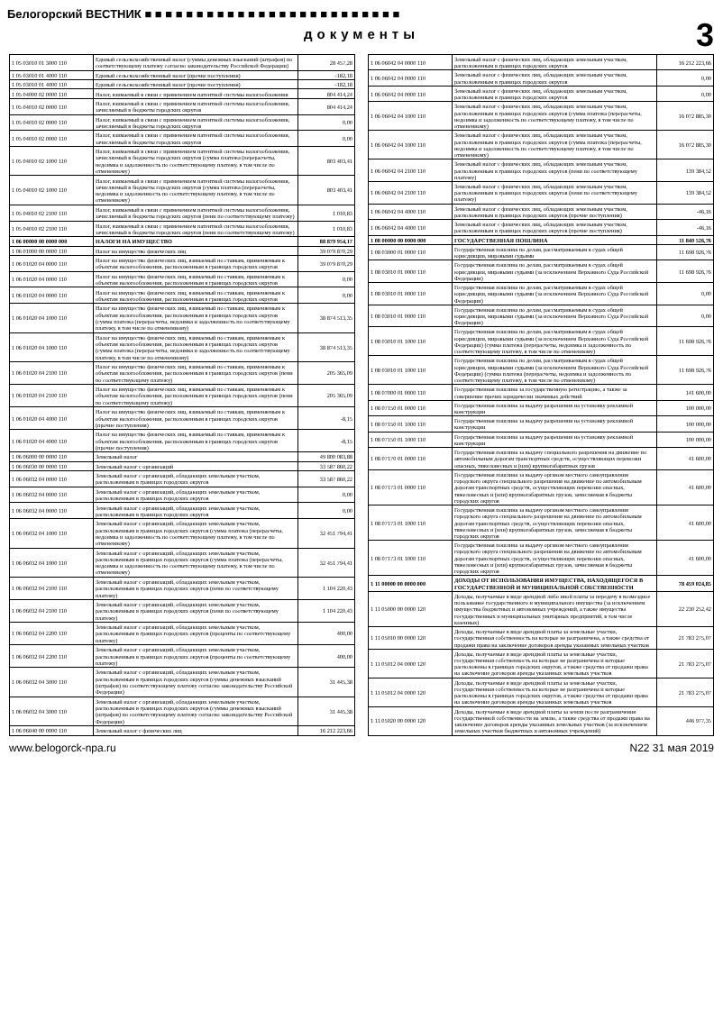Белогорский ВЕСТНИК ■ ■ ■ ■ ■ ■ ■ ■ ■ ■ ■ ■ ■ ■ ■ ■ ■ ■ ■ ■ ■ ■ ■ ■ ■
документы
3
| 1 05 03010 01 3000 110 | Единый сельскохозяйственный налог (суммы денежных взысканий (штрафов) по соответствующему платежу согласно законодательству Российской Федерации) | 28 457,28 |
| 1 05 03010 01 4000 110 | Единый сельскохозяйственный налог (прочие поступления) | -182,18 |
| 1 05 03010 01 4000 110 | Единый сельскохозяйственный налог (прочие поступления) | -182,18 |
| 1 05 04000 02 0000 110 | Налог, взимаемый в связи с применением патентной системы налогообложения | 804 414,24 |
| 1 05 04010 02 0000 110 | Налог, взимаемый в связи с применением патентной системы налогообложения, зачисляемый в бюджеты городских округов | 804 414,24 |
| 1 05 04010 02 0000 110 | Налог, взимаемый в связи с применением патентной системы налогообложения, зачисляемый в бюджеты городских округов | 0,00 |
| 1 05 04010 02 0000 110 | Налог, взимаемый в связи с применением патентной системы налогообложения, зачисляемый в бюджеты городских округов | 0,00 |
| 1 05 04010 02 1000 110 | Налог, взимаемый в связи с применением патентной системы налогообложения, зачисляемый в бюджеты городских округов (сумма платежа (перерасчеты, недоимка и задолженность по соответствующему платежу, в том числе по отмененному) | 803 403,41 |
| 1 05 04010 02 1000 110 | Налог, взимаемый в связи с применением патентной системы налогообложения, зачисляемый в бюджеты городских округов (сумма платежа (перерасчеты, недоимка и задолженность по соответствующему платежу, в том числе по отмененному) | 803 403,41 |
| 1 05 04010 02 2100 110 | Налог, взимаемый в связи с применением патентной системы налогообложения, зачисляемый в бюджеты городских округов (пени по соответствующему платежу) | 1 010,83 |
| 1 05 04010 02 2100 110 | Налог, взимаемый в связи с применением патентной системы налогообложения, зачисляемый в бюджеты городских округов (пени по соответствующему платежу) | 1 010,83 |
| 1 06 00000 00 0000 000 | НАЛОГИ НА ИМУЩЕСТВО | 88 879 954,17 |
| 1 06 01000 00 0000 110 | Налог на имущество физических лиц | 39 079 870,29 |
| 1 06 01020 04 0000 110 | Налог на имущество физических лиц, взимаемый по ставкам, применяемым к объектам налогообложения, расположенным в границах городских округов | 39 079 870,29 |
| 1 06 01020 04 0000 110 | Налог на имущество физических лиц, взимаемый по ставкам, применяемым к объектам налогообложения, расположенным в границах городских округов | 0,00 |
| 1 06 01020 04 0000 110 | Налог на имущество физических лиц, взимаемый по ставкам, применяемым к объектам налогообложения, расположенным в границах городских округов | 0,00 |
| 1 06 01020 04 1000 110 | Налог на имущество физических лиц, взимаемый по ставкам, применяемым к объектам налогообложения, расположенным в границах городских округов (сумма платежа (перерасчеты, недоимка и задолженность по соответствующему платежу, в том числе по отмененному) | 38 874 513,35 |
| 1 06 01020 04 1000 110 | Налог на имущество физических лиц, взимаемый по ставкам, применяемым к объектам налогообложения, расположенным в границах городских округов (сумма платежа (перерасчеты, недоимка и задолженность по соответствующему платежу, в том числе по отмененному) | 38 874 513,35 |
| 1 06 01020 04 2100 110 | Налог на имущество физических лиц, взимаемый по ставкам, применяемым к объектам налогообложения, расположенным в границах городских округов (пени по соответствующему платежу) | 205 365,09 |
| 1 06 01020 04 2100 110 | Налог на имущество физических лиц, взимаемый по ставкам, применяемым к объектам налогообложения, расположенным в границах городских округов (пени по соответствующему платежу) | 205 365,09 |
| 1 06 01020 04 4000 110 | Налог на имущество физических лиц, взимаемый по ставкам, применяемым к объектам налогообложения, расположенным в границах городских округов (прочие поступления) | -8,15 |
| 1 06 01020 04 4000 110 | Налог на имущество физических лиц, взимаемый по ставкам, применяемым к объектам налогообложения, расположенным в границах городских округов (прочие поступления) | -8,15 |
| 1 06 06000 00 0000 110 | Земельный налог | 49 800 083,88 |
| 1 06 06030 00 0000 110 | Земельный налог с организаций | 33 587 860,22 |
| 1 06 06032 04 0000 110 | Земельный налог с организаций, обладающих земельным участком, расположенным в границах городских округов | 33 587 860,22 |
| 1 06 06032 04 0000 110 | Земельный налог с организаций, обладающих земельным участком, расположенным в границах городских округов | 0,00 |
| 1 06 06032 04 0000 110 | Земельный налог с организаций, обладающих земельным участком, расположенным в границах городских округов | 0,00 |
| 1 06 06032 04 1000 110 | Земельный налог с организаций, обладающих земельным участком, расположенным в границах городских округов (сумма платежа (перерасчеты, недоимка и задолженность по соответствующему платежу, в том числе по отмененному) | 32 451 794,41 |
| 1 06 06032 04 1000 110 | Земельный налог с организаций, обладающих земельным участком, расположенным в границах городских округов (сумма платежа (перерасчеты, недоимка и задолженность по соответствующему платежу, в том числе по отмененному) | 32 451 794,41 |
| 1 06 06032 04 2100 110 | Земельный налог с организаций, обладающих земельным участком, расположенным в границах городских округов (пени по соответствующему платежу) | 1 104 220,43 |
| 1 06 06032 04 2100 110 | Земельный налог с организаций, обладающих земельным участком, расположенным в границах городских округов (пени по соответствующему платежу) | 1 104 220,43 |
| 1 06 06032 04 2200 110 | Земельный налог с организаций, обладающих земельным участком, расположенным в границах городских округов (проценты по соответствующему платежу) | 400,00 |
| 1 06 06032 04 2200 110 | Земельный налог с организаций, обладающих земельным участком, расположенным в границах городских округов (проценты по соответствующему платежу) | 400,00 |
| 1 06 06032 04 3000 110 | Земельный налог с организаций, обладающих земельным участком, расположенным в границах городских округов (суммы денежных взысканий (штрафов) по соответствующему платежу согласно законодательству Российской Федерации) | 31 445,38 |
| 1 06 06032 04 3000 110 | Земельный налог с организаций, обладающих земельным участком, расположенным в границах городских округов (суммы денежных взысканий (штрафов) по соответствующему платежу согласно законодательству Российской Федерации) | 31 445,38 |
| 1 06 06040 00 0000 110 | Земельный налог с физических лиц | 16 212 223,66 |
| 1 06 06042 04 0000 110 | Земельный налог с физических лиц, обладающих земельным участком, расположенным в границах городских округов | 16 212 223,66 |
| 1 06 06042 04 0000 110 | Земельный налог с физических лиц, обладающих земельным участком, расположенным в границах городских округов | 0,00 |
| 1 06 06042 04 0000 110 | Земельный налог с физических лиц, обладающих земельным участком, расположенным в границах городских округов | 0,00 |
| 1 06 06042 04 1000 110 | Земельный налог с физических лиц, обладающих земельным участком, расположенным в границах городских округов (сумма платежа (перерасчеты, недоимка и задолженность по соответствующему платежу, в том числе по отмененному) | 16 072 885,30 |
| 1 06 06042 04 1000 110 | Земельный налог с физических лиц, обладающих земельным участком, расположенным в границах городских округов (сумма платежа (перерасчеты, недоимка и задолженность по соответствующему платежу, в том числе по отмененному) | 16 072 885,30 |
| 1 06 06042 04 2100 110 | Земельный налог с физических лиц, обладающих земельным участком, расположенным в границах городских округов (пени по соответствующему платежу) | 139 384,52 |
| 1 06 06042 04 2100 110 | Земельный налог с физических лиц, обладающих земельным участком, расположенным в границах городских округов (пени по соответствующему платежу) | 139 384,52 |
| 1 06 06042 04 4000 110 | Земельный налог с физических лиц, обладающих земельным участком, расположенным в границах городских округов (прочие поступления) | -46,16 |
| 1 06 06042 04 4000 110 | Земельный налог с физических лиц, обладающих земельным участком, расположенным в границах городских округов (прочие поступления) | -46,16 |
| 1 08 00000 00 0000 000 | ГОСУДАРСТВЕННАЯ ПОШЛИНА | 11 840 526,76 |
| 1 08 03000 01 0000 110 | Государственная пошлина по делам, рассматриваемым в судах общей юрисдикции, мировыми судьями | 11 698 926,76 |
| 1 08 03010 01 0000 110 | Государственная пошлина по делам, рассматриваемым в судах общей юрисдикции, мировыми судьями (за исключением Верховного Суда Российской Федерации) | 11 698 926,76 |
| 1 08 03010 01 0000 110 | Государственная пошлина по делам, рассматриваемым в судах общей юрисдикции, мировыми судьями (за исключением Верховного Суда Российской Федерации) | 0,00 |
| 1 08 03010 01 0000 110 | Государственная пошлина по делам, рассматриваемым в судах общей юрисдикции, мировыми судьями (за исключением Верховного Суда Российской Федерации) | 0,00 |
| 1 08 03010 01 1000 110 | Государственная пошлина по делам, рассматриваемым в судах общей юрисдикции, мировыми судьями (за исключением Верховного Суда Российской Федерации) (сумма платежа (перерасчеты, недоимка и задолженность по соответствующему платежу, в том числе по отмененному) | 11 698 926,76 |
| 1 08 03010 01 1000 110 | Государственная пошлина по делам, рассматриваемым в судах общей юрисдикции, мировыми судьями (за исключением Верховного Суда Российской Федерации) (сумма платежа (перерасчеты, недоимка и задолженность по соответствующему платежу, в том числе по отмененному) | 11 698 926,76 |
| 1 08 07000 01 0000 110 | Государственная пошлина за государственную регистрацию, а также за совершение прочих юридически значимых действий | 141 600,00 |
| 1 08 07150 01 0000 110 | Государственная пошлина за выдачу разрешения на установку рекламной конструкции | 100 000,00 |
| 1 08 07150 01 1000 110 | Государственная пошлина за выдачу разрешения на установку рекламной конструкции | 100 000,00 |
| 1 08 07150 01 1000 110 | Государственная пошлина за выдачу разрешения на установку рекламной конструкции | 100 000,00 |
| 1 08 07170 01 0000 110 | Государственная пошлина за выдачу специального разрешения на движение по автомобильным дорогам транспортных средств, осуществляющих перевозки опасных, тяжеловесных и (или) крупногабаритных грузов | 41 600,00 |
| 1 08 07173 01 0000 110 | Государственная пошлина за выдачу органом местного самоуправления городского округа специального разрешения на движение по автомобильным дорогам транспортных средств, осуществляющих перевозки опасных, тяжеловесных и (или) крупногабаритных грузов, зачисляемая в бюджеты городских округов | 41 600,00 |
| 1 08 07173 01 1000 110 | Государственная пошлина за выдачу органом местного самоуправления городского округа специального разрешения на движение по автомобильным дорогам транспортных средств, осуществляющих перевозки опасных, тяжеловесных и (или) крупногабаритных грузов, зачисляемая в бюджеты городских округов | 41 600,00 |
| 1 08 07173 01 1000 110 | Государственная пошлина за выдачу органом местного самоуправления городского округа специального разрешения на движение по автомобильным дорогам транспортных средств, осуществляющих перевозки опасных, тяжеловесных и (или) крупногабаритных грузов, зачисляемая в бюджеты городских округов | 41 600,00 |
| 1 11 00000 00 0000 000 | ДОХОДЫ ОТ ИСПОЛЬЗОВАНИЯ ИМУЩЕСТВА, НАХОДЯЩЕГОСЯ В ГОСУДАРСТВЕННОЙ И МУНИЦИПАЛЬНОЙ СОБСТВЕННОСТИ | 78 459 024,85 |
| 1 11 05000 00 0000 120 | Доходы, получаемые в виде арендной либо иной платы за передачу в возмездное пользование государственного и муниципального имущества (за исключением имущества бюджетных и автономных учреждений, а также имущества государственных и муниципальных унитарных предприятий, в том числе казенных) | 22 230 252,42 |
| 1 11 05010 00 0000 120 | Доходы, получаемые в виде арендной платы за земельные участки, государственная собственность на которые не разграничена, а также средства от продажи права на заключение договоров аренды указанных земельных участков | 21 783 275,07 |
| 1 11 05012 04 0000 120 | Доходы, получаемые в виде арендной платы за земельные участки, государственная собственность на которые не разграничена и которые расположены в границах городских округов, а также средства от продажи права на заключение договоров аренды указанных земельных участков | 21 783 275,07 |
| 1 11 05012 04 0000 120 | Доходы, получаемые в виде арендной платы за земельные участки, государственная собственность на которые не разграничена и которые расположены в границах городских округов, а также средства от продажи права на заключение договоров аренды указанных земельных участков | 21 783 275,07 |
| 1 11 05020 00 0000 120 | Доходы, получаемые в виде арендной платы за земли после разграничения государственной собственности на землю, а также средства от продажи права на заключение договоров аренды указанных земельных участков (за исключением земельных участков бюджетных и автономных учреждений) | 446 977,35 |
www.belogorck-npa.ru N22 31 мая 2019